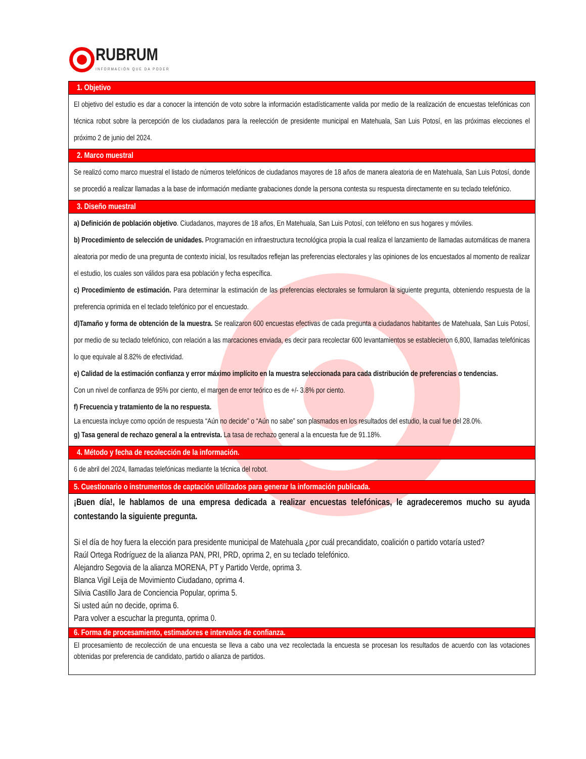RUBRUM
INFORMACIÓN QUE DA PODER
| 1. Objetivo |
| --- |
| El objetivo del estudio es dar a conocer la intención de voto sobre la información estadísticamente valida por medio de la realización de encuestas telefónicas con técnica robot sobre la percepción de los ciudadanos para la reelección de presidente municipal en Matehuala, San Luis Potosí, en las próximas elecciones el próximo 2 de junio del 2024. |
| 2. Marco muestral |
| Se realizó como marco muestral el listado de números telefónicos de ciudadanos mayores de 18 años de manera aleatoria de en Matehuala, San Luis Potosí, donde se procedió a realizar llamadas a la base de información mediante grabaciones donde la persona contesta su respuesta directamente en su teclado telefónico. |
| 3. Diseño muestral |
| a) Definición de población objetivo . Ciudadanos, mayores de 18 años, En Matehuala, San Luis Potosí, con teléfono en sus hogares y móviles. b) Procedimiento de selección de unidades. Programación en infraestructura tecnológica propia la cual realiza el lanzamiento de llamadas automáticas de manera aleatoria por medio de una pregunta de contexto inicial, los resultados reflejan las preferencias electorales y las opiniones de los encuestados al momento de realizar el estudio, los cuales son válidos para esa población y fecha específica. c) Procedimiento de estimación. Para determinar la estimación de las preferencias electorales se formularon la siguiente pregunta, obteniendo respuesta de la preferencia oprimida en el teclado telefónico por el encuestado. d)Tamaño y forma de obtención de la muestra. Se realizaron 600 encuestas efectivas de cada pregunta a ciudadanos habitantes de Matehuala, San Luis Potosí, por medio de su teclado telefónico, con relación a las marcaciones enviada, es decir para recolectar 600 levantamientos se establecieron 6,800, llamadas telefónicas lo que equivale al 8.82% de efectividad. e) Calidad de la estimación confianza y error máximo implícito en la muestra seleccionada para cada distribución de preferencias o tendencias. Con un nivel de confianza de 95% por ciento, el margen de error teórico es de +/- 3.8% por ciento. f) Frecuencia y tratamiento de la no respuesta. La encuesta incluye como opción de respuesta “Aún no decide” o “Aún no sabe” son plasmados en los resultados del estudio, la cual fue del 28.0%. g) Tasa general de rechazo general a la entrevista. La tasa de rechazo general a la encuesta fue de 91.18%. |
| 4. Método y fecha de recolección de la información. |
| 6 de abril del 2024, llamadas telefónicas mediante la técnica del robot. |
| 5. Cuestionario o instrumentos de captación utilizados para generar la información publicada. |
| ¡Buen día!, le hablamos de una empresa dedicada a realizar encuestas telefónicas, le agradeceremos mucho su ayuda contestando la siguiente pregunta. Si el día de hoy fuera la elección para presidente municipal de Matehuala ¿por cuál precandidato, coalición o partido votaría usted? Raúl Ortega Rodríguez de la alianza PAN, PRI, PRD, oprima 2, en su teclado telefónico. Alejandro Segovia de la alianza MORENA, PT y Partido Verde, oprima 3. Blanca Vigil Leija de Movimiento Ciudadano, oprima 4. Silvia Castillo Jara de Conciencia Popular, oprima 5. Si usted aún no decide, oprima 6. Para volver a escuchar la pregunta, oprima 0. |
| 6. Forma de procesamiento, estimadores e intervalos de confianza. |
| El procesamiento de recolección de una encuesta se lleva a cabo una vez recolectada la encuesta se procesan los resultados de acuerdo con las votaciones obtenidas por preferencia de candidato, partido o alianza de partidos. |